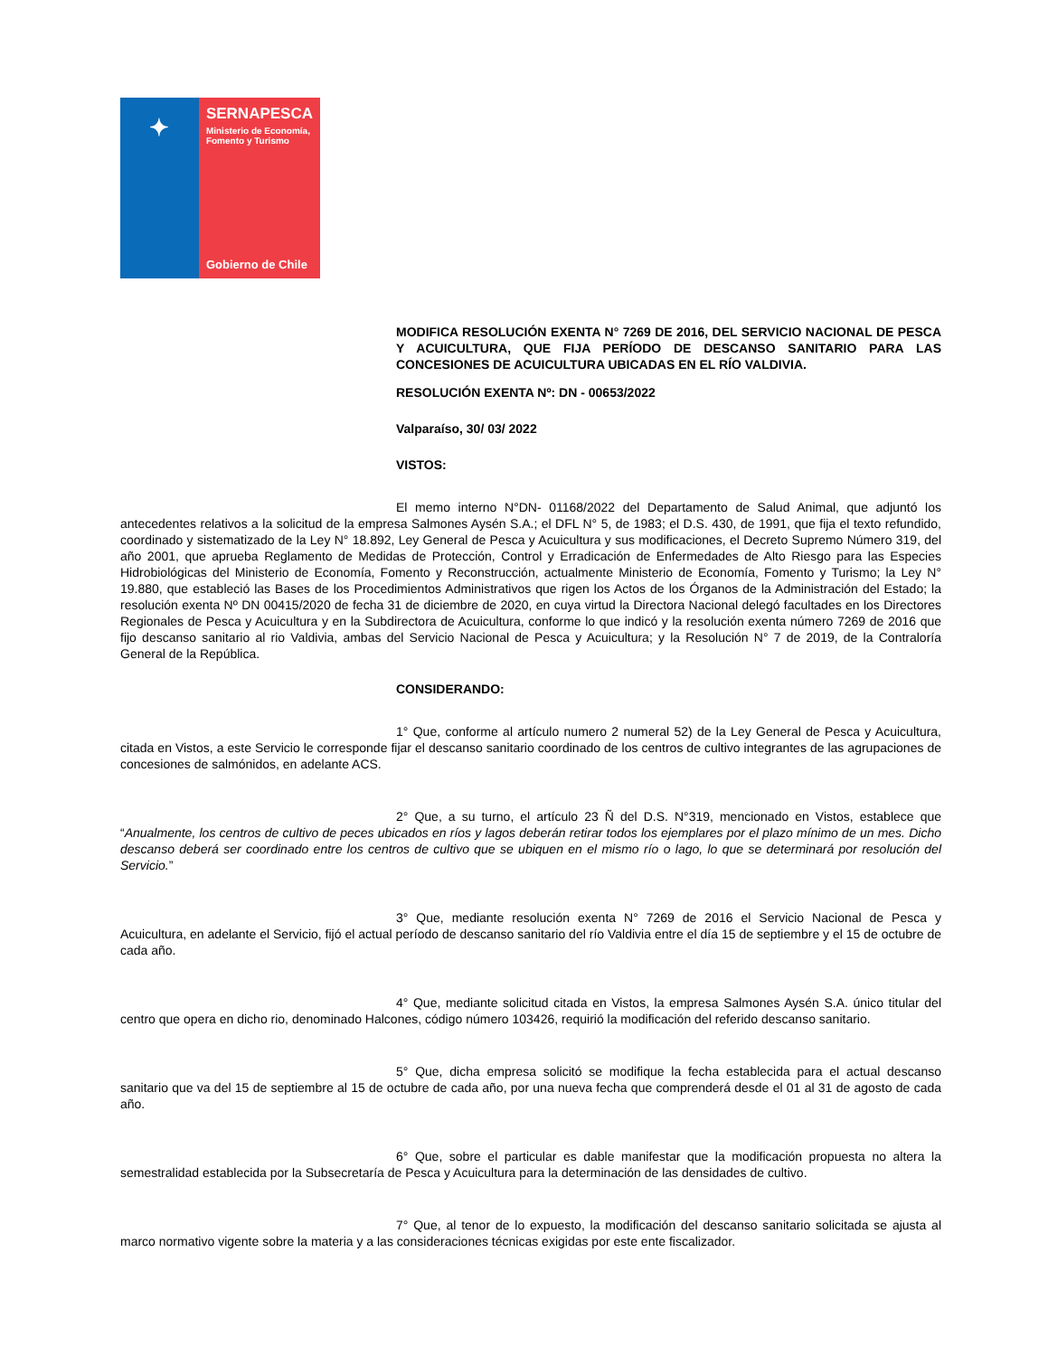✦
SERNAPESCA
Ministerio de Economía, Fomento y Turismo
Gobierno de Chile
MODIFICA RESOLUCIÓN EXENTA N° 7269 DE 2016, DEL SERVICIO NACIONAL DE PESCA Y ACUICULTURA, QUE FIJA PERÍODO DE DESCANSO SANITARIO PARA LAS CONCESIONES DE ACUICULTURA UBICADAS EN EL RÍO VALDIVIA.
RESOLUCIÓN EXENTA Nº: DN - 00653/2022
Valparaíso, 30/ 03/ 2022
VISTOS:
El memo interno N°DN- 01168/2022 del Departamento de Salud Animal, que adjuntó los antecedentes relativos a la solicitud de la empresa Salmones Aysén S.A.; el DFL N° 5, de 1983; el D.S. 430, de 1991, que fija el texto refundido, coordinado y sistematizado de la Ley N° 18.892, Ley General de Pesca y Acuicultura y sus modificaciones, el Decreto Supremo Número 319, del año 2001, que aprueba Reglamento de Medidas de Protección, Control y Erradicación de Enfermedades de Alto Riesgo para las Especies Hidrobiológicas del Ministerio de Economía, Fomento y Reconstrucción, actualmente Ministerio de Economía, Fomento y Turismo; la Ley N° 19.880, que estableció las Bases de los Procedimientos Administrativos que rigen los Actos de los Órganos de la Administración del Estado; la resolución exenta Nº DN 00415/2020 de fecha 31 de diciembre de 2020, en cuya virtud la Directora Nacional delegó facultades en los Directores Regionales de Pesca y Acuicultura y en la Subdirectora de Acuicultura, conforme lo que indicó y la resolución exenta número 7269 de 2016 que fijo descanso sanitario al rio Valdivia, ambas del Servicio Nacional de Pesca y Acuicultura; y la Resolución N° 7 de 2019, de la Contraloría General de la República.
CONSIDERANDO:
1° Que, conforme al artículo numero 2 numeral 52) de la Ley General de Pesca y Acuicultura, citada en Vistos, a este Servicio le corresponde fijar el descanso sanitario coordinado de los centros de cultivo integrantes de las agrupaciones de concesiones de salmónidos, en adelante ACS.
2° Que, a su turno, el artículo 23 Ñ del D.S. N°319, mencionado en Vistos, establece que “Anualmente, los centros de cultivo de peces ubicados en ríos y lagos deberán retirar todos los ejemplares por el plazo mínimo de un mes. Dicho descanso deberá ser coordinado entre los centros de cultivo que se ubiquen en el mismo río o lago, lo que se determinará por resolución del Servicio.”
3° Que, mediante resolución exenta N° 7269 de 2016 el Servicio Nacional de Pesca y Acuicultura, en adelante el Servicio, fijó el actual período de descanso sanitario del río Valdivia entre el día 15 de septiembre y el 15 de octubre de cada año.
4° Que, mediante solicitud citada en Vistos, la empresa Salmones Aysén S.A. único titular del centro que opera en dicho rio, denominado Halcones, código número 103426, requirió la modificación del referido descanso sanitario.
5° Que, dicha empresa solicitó se modifique la fecha establecida para el actual descanso sanitario que va del 15 de septiembre al 15 de octubre de cada año, por una nueva fecha que comprenderá desde el 01 al 31 de agosto de cada año.
6° Que, sobre el particular es dable manifestar que la modificación propuesta no altera la semestralidad establecida por la Subsecretaría de Pesca y Acuicultura para la determinación de las densidades de cultivo.
7° Que, al tenor de lo expuesto, la modificación del descanso sanitario solicitada se ajusta al marco normativo vigente sobre la materia y a las consideraciones técnicas exigidas por este ente fiscalizador.